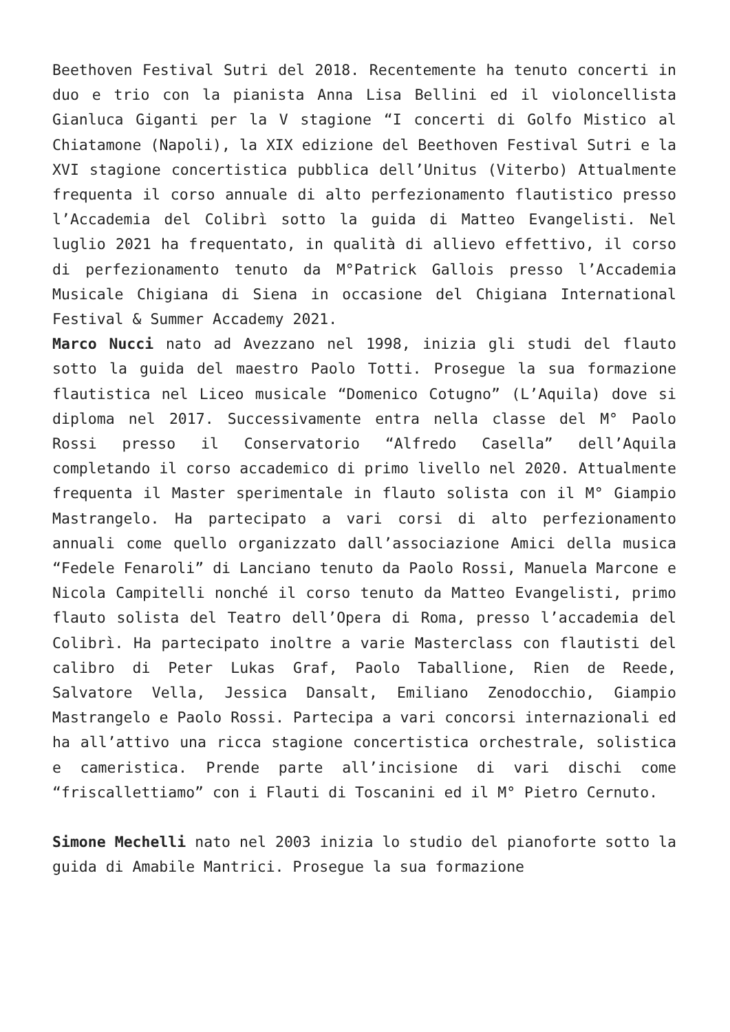Beethoven Festival Sutri del 2018. Recentemente ha tenuto concerti in duo e trio con la pianista Anna Lisa Bellini ed il violoncellista Gianluca Giganti per la V stagione “I concerti di Golfo Mistico al Chiatamone (Napoli), la XIX edizione del Beethoven Festival Sutri e la XVI stagione concertistica pubblica dell’Unitus (Viterbo) Attualmente frequenta il corso annuale di alto perfezionamento flautistico presso l’Accademia del Colibrì sotto la guida di Matteo Evangelisti. Nel luglio 2021 ha frequentato, in qualità di allievo effettivo, il corso di perfezionamento tenuto da M°Patrick Gallois presso l’Accademia Musicale Chigiana di Siena in occasione del Chigiana International Festival & Summer Accademy 2021.
Marco Nucci nato ad Avezzano nel 1998, inizia gli studi del flauto sotto la guida del maestro Paolo Totti. Prosegue la sua formazione flautistica nel Liceo musicale “Domenico Cotugno” (L’Aquila) dove si diploma nel 2017. Successivamente entra nella classe del M° Paolo Rossi presso il Conservatorio “Alfredo Casella” dell’Aquila completando il corso accademico di primo livello nel 2020. Attualmente frequenta il Master sperimentale in flauto solista con il M° Giampio Mastrangelo. Ha partecipato a vari corsi di alto perfezionamento annuali come quello organizzato dall’associazione Amici della musica “Fedele Fenaroli” di Lanciano tenuto da Paolo Rossi, Manuela Marcone e Nicola Campitelli nonché il corso tenuto da Matteo Evangelisti, primo flauto solista del Teatro dell’Opera di Roma, presso l’accademia del Colibrì. Ha partecipato inoltre a varie Masterclass con flautisti del calibro di Peter Lukas Graf, Paolo Taballione, Rien de Reede, Salvatore Vella, Jessica Dansalt, Emiliano Zenodocchio, Giampio Mastrangelo e Paolo Rossi. Partecipa a vari concorsi internazionali ed ha all’attivo una ricca stagione concertistica orchestrale, solistica e cameristica. Prende parte all’incisione di vari dischi come “friscallettiamo” con i Flauti di Toscanini ed il M° Pietro Cernuto.
Simone Mechelli nato nel 2003 inizia lo studio del pianoforte sotto la guida di Amabile Mantrici. Prosegue la sua formazione